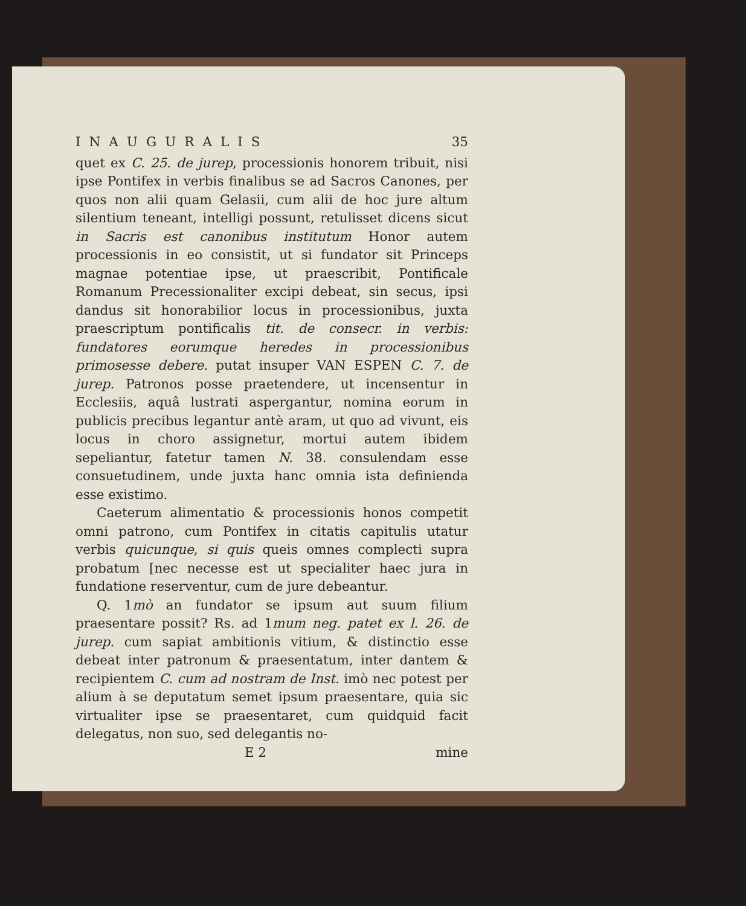INAUGURALIS 35
quet ex C. 25. de jurep, processionis honorem tribuit, nisi ipse Pontifex in verbis finalibus se ad Sacros Canones, per quos non alii quam Gelasii, cum alii de hoc jure altum silentium teneant, intelligi possunt, retulisset dicens sicut in Sacris est canonibus institutum Honor autem processionis in eo consistit, ut si fundator sit Princeps magnae potentiae ipse, ut praescribit, Pontificale Romanum Precessionaliter excipi debeat, sin secus, ipsi dandus sit honorabilior locus in processionibus, juxta praescriptum pontificalis tit. de consecr. in verbis: fundatores eorumque heredes in processionibus primosesse debere. putat insuper VAN ESPEN C. 7. de jurep. Patronos posse praetendere, ut incensentur in Ecclesiis, aquâ lustrati aspergantur, nomina eorum in publicis precibus legantur antè aram, ut quo ad vivunt, eis locus in choro assignetur, mortui autem ibidem sepeliantur, fatetur tamen N. 38. consulendam esse consuetudinem, unde juxta hanc omnia ista definienda esse existimo.
Caeterum alimentatio & processionis honos competit omni patrono, cum Pontifex in citatis capitulis utatur verbis quicunque, si quis queis omnes complecti supra probatum [nec necesse est ut specialiter haec jura in fundatione reserventur, cum de jure debeantur.
Q. 1mò an fundator se ipsum aut suum filium praesentare possit? Rs. ad 1mum neg. patet ex l. 26. de jurep. cum sapiat ambitionis vitium, & distinctio esse debeat inter patronum & praesentatum, inter dantem & recipientem C. cum ad nostram de Inst. imò nec potest per alium à se deputatum semet ipsum praesentare, quia sic virtualiter ipse se praesentaret, cum quidquid facit delegatus, non suo, sed delegantis no-
E 2 mine